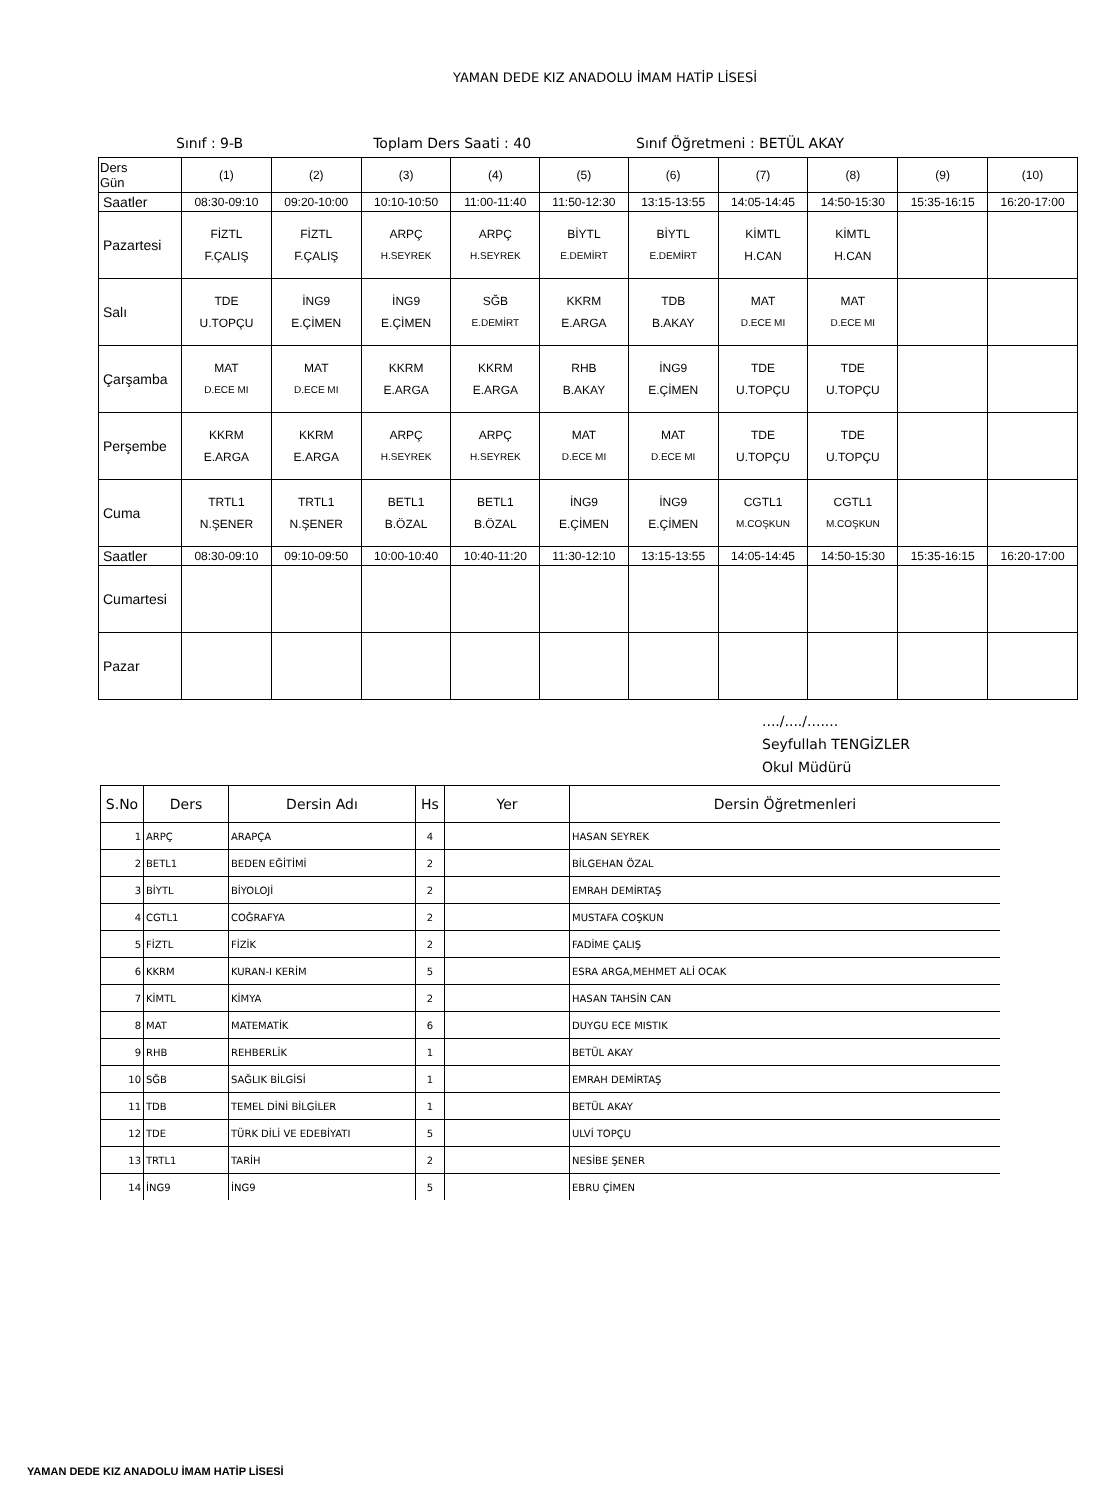YAMAN DEDE KIZ ANADOLU İMAM HATİP LİSESİ
Sınıf : 9-B Toplam Ders Saati : 40 Sınıf Öğretmeni : BETÜL AKAY
| Ders Gün | (1) | (2) | (3) | (4) | (5) | (6) | (7) | (8) | (9) | (10) |
| Saatler | 08:30-09:10 | 09:20-10:00 | 10:10-10:50 | 11:00-11:40 | 11:50-12:30 | 13:15-13:55 | 14:05-14:45 | 14:50-15:30 | 15:35-16:15 | 16:20-17:00 |
| Pazartesi | FİZTL F.ÇALIŞ | FİZTL F.ÇALIŞ | ARPÇ H.SEYREK | ARPÇ H.SEYREK | BİYTL E.DEMİRT | BİYTL E.DEMİRT | KİMTL H.CAN | KİMTL H.CAN | | |
| Salı | TDE U.TOPÇU | İNG9 E.ÇİMEN | İNG9 E.ÇİMEN | SĞB E.DEMİRT | KKRM E.ARGA | TDB B.AKAY | MAT D.ECE MI | MAT D.ECE MI | | |
| Çarşamba | MAT D.ECE MI | MAT D.ECE MI | KKRM E.ARGA | KKRM E.ARGA | RHB B.AKAY | İNG9 E.ÇİMEN | TDE U.TOPÇU | TDE U.TOPÇU | | |
| Perşembe | KKRM E.ARGA | KKRM E.ARGA | ARPÇ H.SEYREK | ARPÇ H.SEYREK | MAT D.ECE MI | MAT D.ECE MI | TDE U.TOPÇU | TDE U.TOPÇU | | |
| Cuma | TRTL1 N.ŞENER | TRTL1 N.ŞENER | BETL1 B.ÖZAL | BETL1 B.ÖZAL | İNG9 E.ÇİMEN | İNG9 E.ÇİMEN | CGTL1 M.COŞKUN | CGTL1 M.COŞKUN | | |
| Saatler | 08:30-09:10 | 09:10-09:50 | 10:00-10:40 | 10:40-11:20 | 11:30-12:10 | 13:15-13:55 | 14:05-14:45 | 14:50-15:30 | 15:35-16:15 | 16:20-17:00 |
| Cumartesi | | | | | | | | | | |
| Pazar | | | | | | | | | | |
..../..../.......
Seyfullah TENGİZLER
Okul Müdürü
| S.No | Ders | Dersin Adı | Hs | Yer | Dersin Öğretmenleri |
| --- | --- | --- | --- | --- | --- |
| 1 | ARPÇ | ARAPÇA | 4 | | HASAN SEYREK |
| 2 | BETL1 | BEDEN EĞİTİMİ | 2 | | BİLGEHAN ÖZAL |
| 3 | BİYTL | BİYOLOJİ | 2 | | EMRAH DEMİRTAŞ |
| 4 | CGTL1 | COĞRAFYA | 2 | | MUSTAFA COŞKUN |
| 5 | FİZTL | FİZİK | 2 | | FADİME ÇALIŞ |
| 6 | KKRM | KURAN-I KERİM | 5 | | ESRA ARGA,MEHMET ALİ OCAK |
| 7 | KİMTL | KİMYA | 2 | | HASAN TAHSİN CAN |
| 8 | MAT | MATEMATİK | 6 | | DUYGU ECE MISTIK |
| 9 | RHB | REHBERLİK | 1 | | BETÜL AKAY |
| 10 | SĞB | SAĞLIK BİLGİSİ | 1 | | EMRAH DEMİRTAŞ |
| 11 | TDB | TEMEL DİNİ BİLGİLER | 1 | | BETÜL AKAY |
| 12 | TDE | TÜRK DİLİ VE EDEBİYATI | 5 | | ULVİ TOPÇU |
| 13 | TRTL1 | TARİH | 2 | | NESİBE ŞENER |
| 14 | İNG9 | İNG9 | 5 | | EBRU ÇİMEN |
YAMAN DEDE KIZ ANADOLU İMAM HATİP LİSESİ